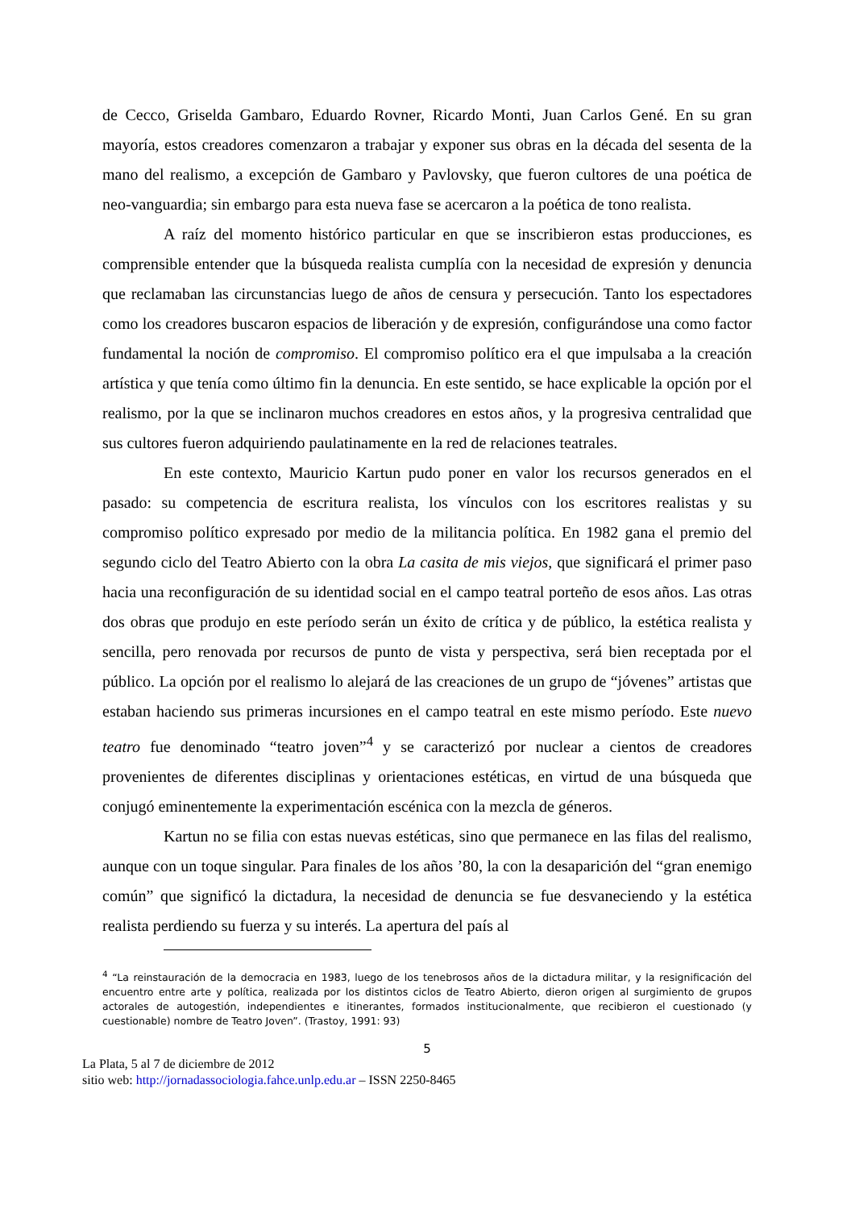de Cecco, Griselda Gambaro, Eduardo Rovner, Ricardo Monti, Juan Carlos Gené. En su gran mayoría, estos creadores comenzaron a trabajar y exponer sus obras en la década del sesenta de la mano del realismo, a excepción de Gambaro y Pavlovsky, que fueron cultores de una poética de neo-vanguardia; sin embargo para esta nueva fase se acercaron a la poética de tono realista.
A raíz del momento histórico particular en que se inscribieron estas producciones, es comprensible entender que la búsqueda realista cumplía con la necesidad de expresión y denuncia que reclamaban las circunstancias luego de años de censura y persecución. Tanto los espectadores como los creadores buscaron espacios de liberación y de expresión, configurándose una como factor fundamental la noción de compromiso. El compromiso político era el que impulsaba a la creación artística y que tenía como último fin la denuncia. En este sentido, se hace explicable la opción por el realismo, por la que se inclinaron muchos creadores en estos años, y la progresiva centralidad que sus cultores fueron adquiriendo paulatinamente en la red de relaciones teatrales.
En este contexto, Mauricio Kartun pudo poner en valor los recursos generados en el pasado: su competencia de escritura realista, los vínculos con los escritores realistas y su compromiso político expresado por medio de la militancia política. En 1982 gana el premio del segundo ciclo del Teatro Abierto con la obra La casita de mis viejos, que significará el primer paso hacia una reconfiguración de su identidad social en el campo teatral porteño de esos años. Las otras dos obras que produjo en este período serán un éxito de crítica y de público, la estética realista y sencilla, pero renovada por recursos de punto de vista y perspectiva, será bien receptada por el público. La opción por el realismo lo alejará de las creaciones de un grupo de “jóvenes” artistas que estaban haciendo sus primeras incursiones en el campo teatral en este mismo período. Este nuevo teatro fue denominado “teatro joven”<sup>4</sup> y se caracterizó por nuclear a cientos de creadores provenientes de diferentes disciplinas y orientaciones estéticas, en virtud de una búsqueda que conjugó eminentemente la experimentación escénica con la mezcla de géneros.
Kartun no se filia con estas nuevas estéticas, sino que permanece en las filas del realismo, aunque con un toque singular. Para finales de los años ’80, la con la desaparición del “gran enemigo común” que significó la dictadura, la necesidad de denuncia se fue desvaneciendo y la estética realista perdiendo su fuerza y su interés. La apertura del país al
<sup>4</sup> “La reinstauración de la democracia en 1983, luego de los tenebrosos años de la dictadura militar, y la resignificación del encuentro entre arte y política, realizada por los distintos ciclos de Teatro Abierto, dieron origen al surgimiento de grupos actorales de autogestión, independientes e itinerantes, formados institucionalmente, que recibieron el cuestionado (y cuestionable) nombre de Teatro Joven”. (Trastoy, 1991: 93)
5
La Plata, 5 al 7 de diciembre de 2012
sitio web: http://jornadassociologia.fahce.unlp.edu.ar – ISSN 2250-8465